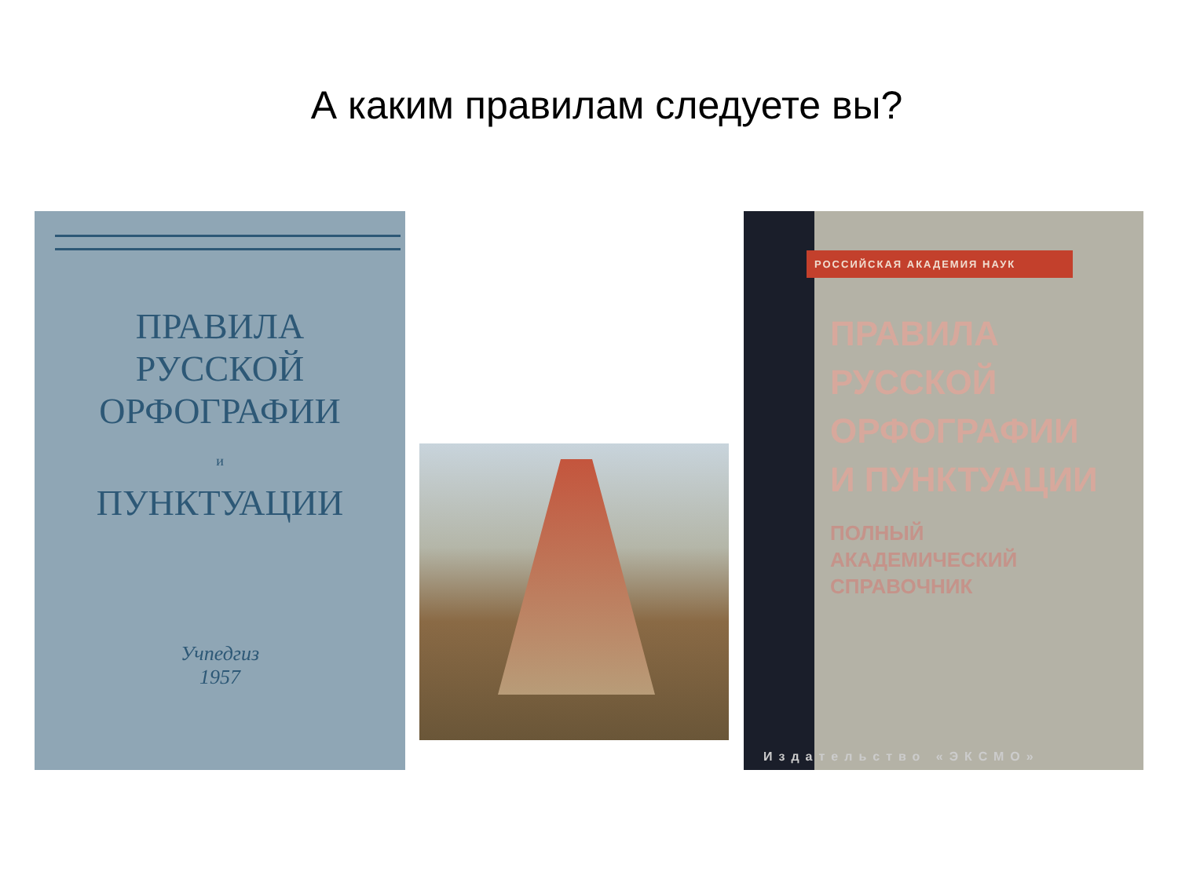А каким правилам следуете вы?
ПРАВИЛА
РУССКОЙ
ОРФОГРАФИИ
и
ПУНКТУАЦИИ
Учпедгиз
1957
РОССИЙСКАЯ АКАДЕМИЯ НАУК
ПРАВИЛА
РУССКОЙ
ОРФОГРАФИИ
И ПУНКТУАЦИИ
ПОЛНЫЙ
АКАДЕМИЧЕСКИЙ
СПРАВОЧНИК
Издательство «ЭКСМО»